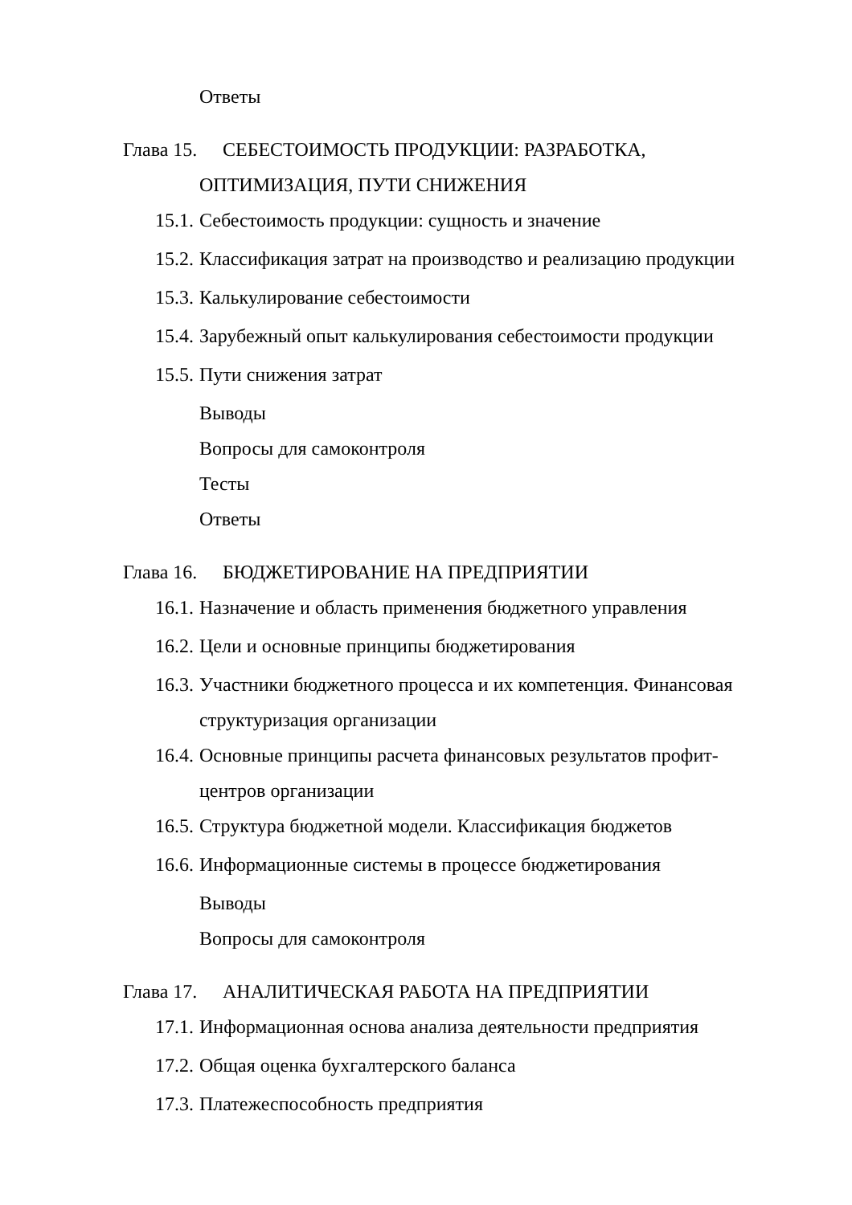Ответы
Глава 15. СЕБЕСТОИМОСТЬ ПРОДУКЦИИ: РАЗРАБОТКА,
ОПТИМИЗАЦИЯ, ПУТИ СНИЖЕНИЯ
15.1. Себестоимость продукции: сущность и значение
15.2. Классификация затрат на производство и реализацию продукции
15.3. Калькулирование себестоимости
15.4. Зарубежный опыт калькулирования себестоимости продукции
15.5. Пути снижения затрат
Выводы
Вопросы для самоконтроля
Тесты
Ответы
Глава 16. БЮДЖЕТИРОВАНИЕ НА ПРЕДПРИЯТИИ
16.1. Назначение и область применения бюджетного управления
16.2. Цели и основные принципы бюджетирования
16.3. Участники бюджетного процесса и их компетенция. Финансовая
структуризация организации
16.4. Основные принципы расчета финансовых результатов профит-
центров организации
16.5. Структура бюджетной модели. Классификация бюджетов
16.6. Информационные системы в процессе бюджетирования
Выводы
Вопросы для самоконтроля
Глава 17. АНАЛИТИЧЕСКАЯ РАБОТА НА ПРЕДПРИЯТИИ
17.1. Информационная основа анализа деятельности предприятия
17.2. Общая оценка бухгалтерского баланса
17.3. Платежеспособность предприятия